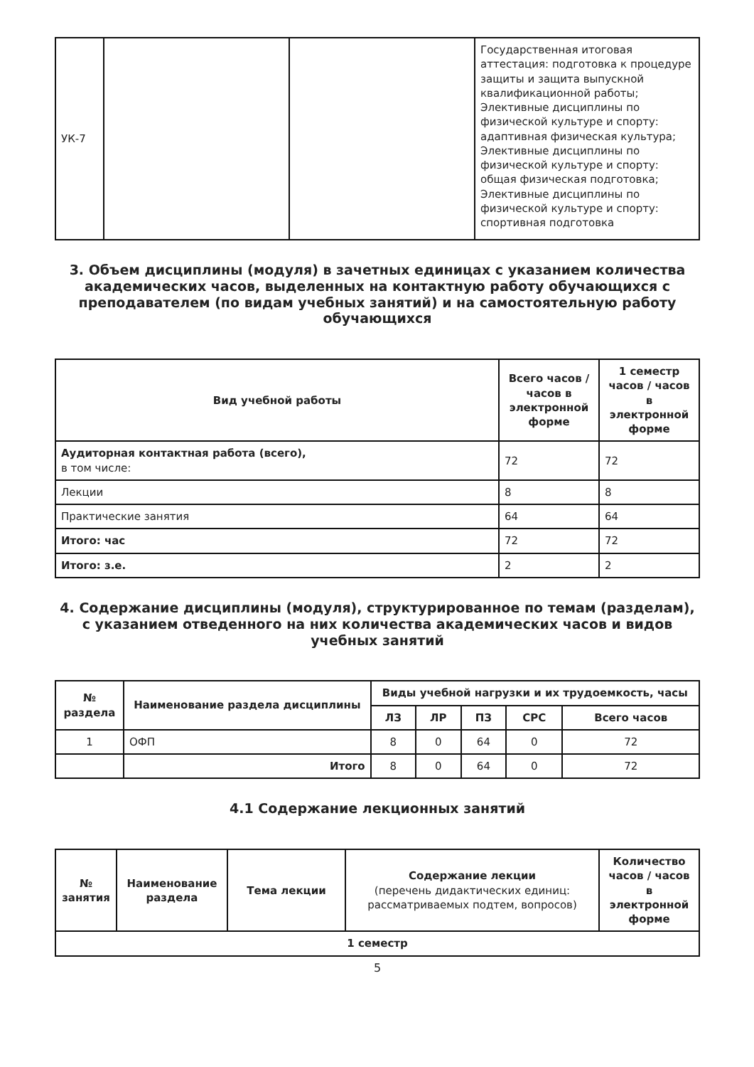| УК-7 | | | Государственная итоговая аттестация: подготовка к процедуре защиты и защита выпускной квалификационной работы; Элективные дисциплины по физической культуре и спорту: адаптивная физическая культура; Элективные дисциплины по физической культуре и спорту: общая физическая подготовка; Элективные дисциплины по физической культуре и спорту: спортивная подготовка |
3. Объем дисциплины (модуля) в зачетных единицах с указанием количества академических часов, выделенных на контактную работу обучающихся с преподавателем (по видам учебных занятий) и на самостоятельную работу обучающихся
| Вид учебной работы | Всего часов / часов в электронной форме | 1 семестр часов / часов в электронной форме |
| --- | --- | --- |
| Аудиторная контактная работа (всего), в том числе: | 72 | 72 |
| Лекции | 8 | 8 |
| Практические занятия | 64 | 64 |
| Итого: час | 72 | 72 |
| Итого: з.е. | 2 | 2 |
4. Содержание дисциплины (модуля), структурированное по темам (разделам), с указанием отведенного на них количества академических часов и видов учебных занятий
| № раздела | Наименование раздела дисциплины | Виды учебной нагрузки и их трудоемкость, часы | | | | |
| --- | --- | --- | --- | --- | --- | --- |
| | | ЛЗ | ЛР | ПЗ | СРС | Всего часов |
| 1 | ОФП | 8 | 0 | 64 | 0 | 72 |
| | Итого | 8 | 0 | 64 | 0 | 72 |
4.1 Содержание лекционных занятий
| № занятия | Наименование раздела | Тема лекции | Содержание лекции (перечень дидактических единиц: рассматриваемых подтем, вопросов) | Количество часов / часов в электронной форме |
| --- | --- | --- | --- | --- |
| 1 семестр | | | | |
5